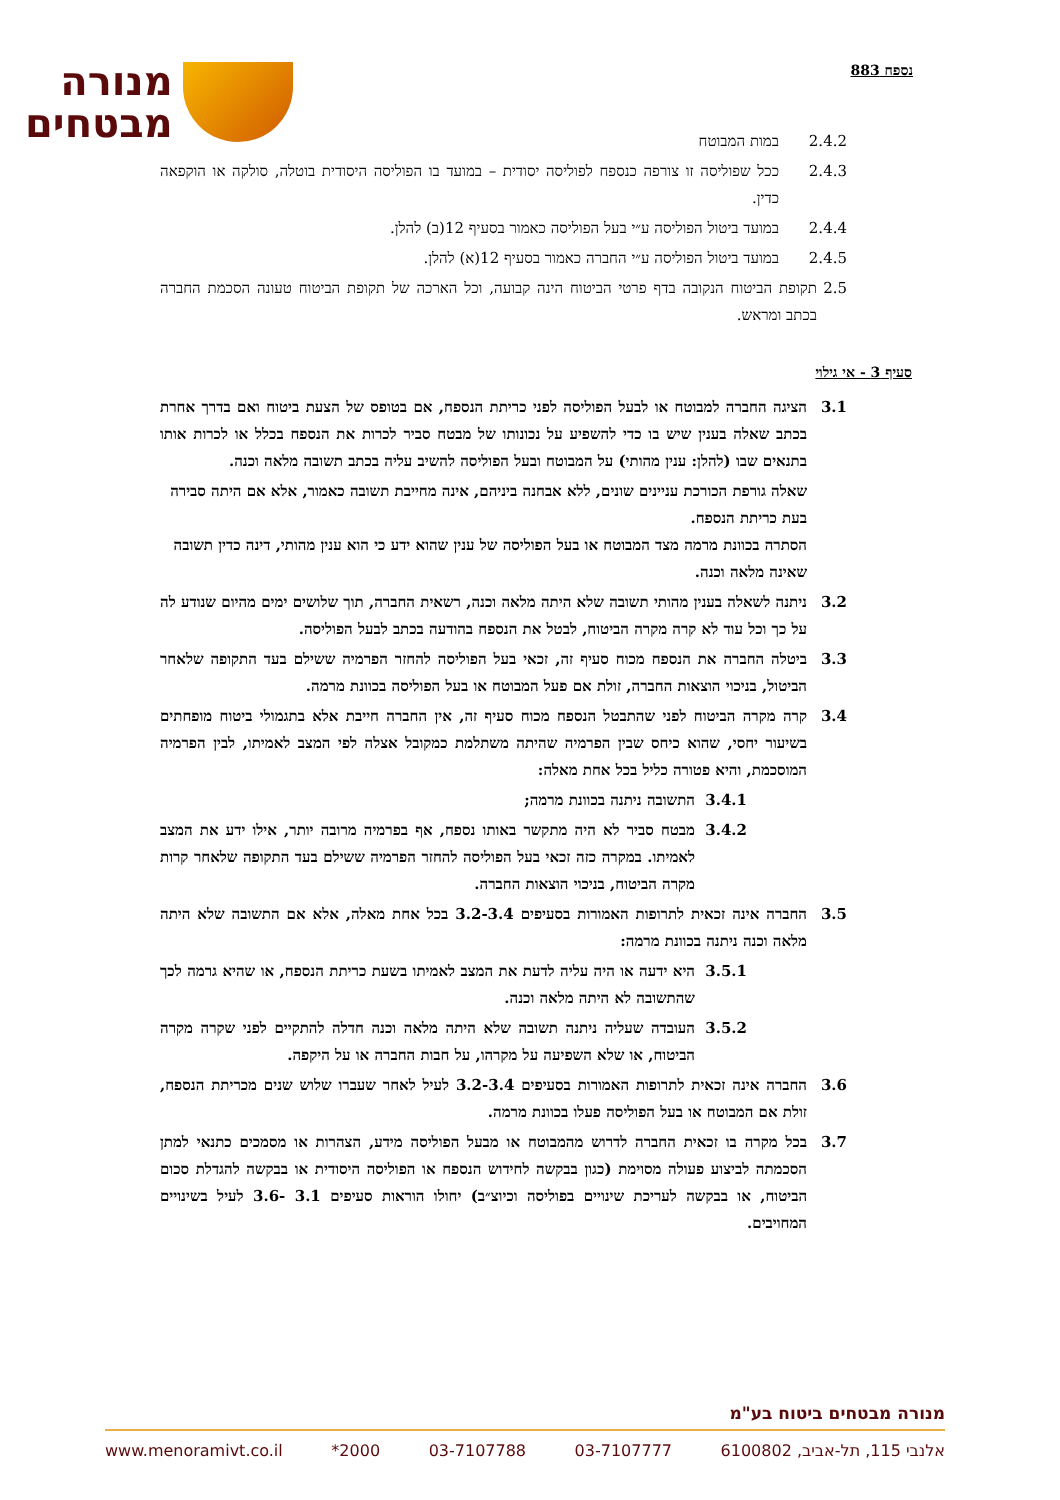נספח 883
מנורה
מבטחים
2.4.2 במות המבוטח
2.4.3 ככל שפוליסה זו צורפה כנספח לפוליסה יסודית – במועד בו הפוליסה היסודית בוטלה, סולקה או הוקפאה כדין.
2.4.4 במועד ביטול הפוליסה ע״י בעל הפוליסה כאמור בסעיף 12(ב) להלן.
2.4.5 במועד ביטול הפוליסה ע״י החברה כאמור בסעיף 12(א) להלן.
2.5 תקופת הביטוח הנקובה בדף פרטי הביטוח הינה קבועה, וכל הארכה של תקופת הביטוח טעונה הסכמת החברה בכתב ומראש.
סעיף 3 - אי גילוי
3.1 הציגה החברה למבוטח או לבעל הפוליסה לפני כריתת הנספח, אם בטופס של הצעת ביטוח ואם בדרך אחרת בכתב שאלה בענין שיש בו כדי להשפיע על נכונותו של מבטח סביר לכרות את הנספח בכלל או לכרות אותו בתנאים שבו (להלן: ענין מהותי) על המבוטח ובעל הפוליסה להשיב עליה בכתב תשובה מלאה וכנה.
שאלה גורפת הכורכת עניינים שונים, ללא אבחנה ביניהם, אינה מחייבת תשובה כאמור, אלא אם היתה סבירה בעת כריתת הנספח.
הסתרה בכוונת מרמה מצד המבוטח או בעל הפוליסה של ענין שהוא ידע כי הוא ענין מהותי, דינה כדין תשובה שאינה מלאה וכנה.
3.2 ניתנה לשאלה בענין מהותי תשובה שלא היתה מלאה וכנה, רשאית החברה, תוך שלושים ימים מהיום שנודע לה על כך וכל עוד לא קרה מקרה הביטוח, לבטל את הנספח בהודעה בכתב לבעל הפוליסה.
3.3 ביטלה החברה את הנספח מכוח סעיף זה, זכאי בעל הפוליסה להחזר הפרמיה ששילם בעד התקופה שלאחר הביטול, בניכוי הוצאות החברה, זולת אם פעל המבוטח או בעל הפוליסה בכוונת מרמה.
3.4 קרה מקרה הביטוח לפני שהתבטל הנספח מכוח סעיף זה, אין החברה חייבת אלא בתגמולי ביטוח מופחתים בשיעור יחסי, שהוא כיחס שבין הפרמיה שהיתה משתלמת כמקובל אצלה לפי המצב לאמיתו, לבין הפרמיה המוסכמת, והיא פטורה כליל בכל אחת מאלה:
3.4.1 התשובה ניתנה בכוונת מרמה;
3.4.2 מבטח סביר לא היה מתקשר באותו נספח, אף בפרמיה מרובה יותר, אילו ידע את המצב לאמיתו. במקרה כזה זכאי בעל הפוליסה להחזר הפרמיה ששילם בעד התקופה שלאחר קרות מקרה הביטוח, בניכוי הוצאות החברה.
3.5 החברה אינה זכאית לתרופות האמורות בסעיפים 3.2-3.4 בכל אחת מאלה, אלא אם התשובה שלא היתה מלאה וכנה ניתנה בכוונת מרמה:
3.5.1 היא ידעה או היה עליה לדעת את המצב לאמיתו בשעת כריתת הנספח, או שהיא גרמה לכך שהתשובה לא היתה מלאה וכנה.
3.5.2 העובדה שעליה ניתנה תשובה שלא היתה מלאה וכנה חדלה להתקיים לפני שקרה מקרה הביטוח, או שלא השפיעה על מקרהו, על חבות החברה או על היקפה.
3.6 החברה אינה זכאית לתרופות האמורות בסעיפים 3.2-3.4 לעיל לאחר שעברו שלוש שנים מכריתת הנספח, זולת אם המבוטח או בעל הפוליסה פעלו בכוונת מרמה.
3.7 בכל מקרה בו זכאית החברה לדרוש מהמבוטח או מבעל הפוליסה מידע, הצהרות או מסמכים כתנאי למתן הסכמתה לביצוע פעולה מסוימת (כגון בבקשה לחידוש הנספח או הפוליסה היסודית או בבקשה להגדלת סכום הביטוח, או בבקשה לעריכת שינויים בפוליסה וכיוצ״ב) יחולו הוראות סעיפים 3.1 -3.6 לעיל בשינויים המחויבים.
מנורה מבטחים ביטוח בע"מ
אלנבי 115, תל-אביב, 6100802 03-7107777 03-7107788 2000* www.menoramivt.co.il